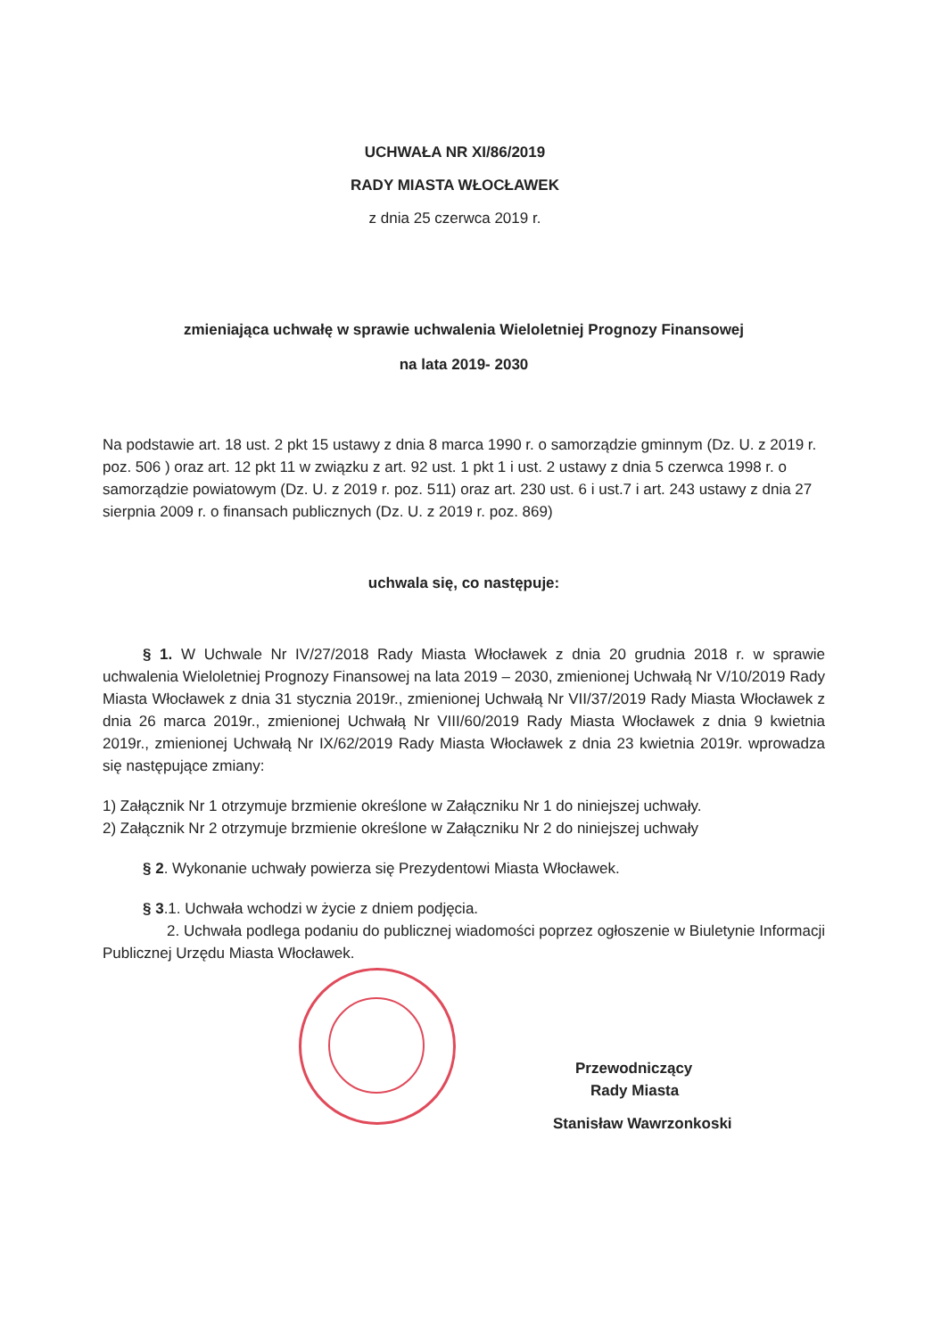UCHWAŁA NR XI/86/2019
RADY MIASTA WŁOCŁAWEK
z dnia 25 czerwca 2019 r.
zmieniająca uchwałę w sprawie uchwalenia Wieloletniej Prognozy Finansowej
na lata 2019- 2030
Na podstawie art. 18 ust. 2 pkt 15 ustawy z dnia 8 marca 1990 r. o samorządzie gminnym (Dz. U. z 2019 r. poz. 506 ) oraz art. 12 pkt 11 w związku z art. 92 ust. 1 pkt 1 i ust. 2 ustawy z dnia 5 czerwca 1998 r. o samorządzie powiatowym (Dz. U. z 2019 r. poz. 511) oraz art. 230 ust. 6 i ust.7 i art. 243 ustawy z dnia 27 sierpnia 2009 r. o finansach publicznych (Dz. U. z 2019 r. poz. 869)
uchwala się, co następuje:
§ 1. W Uchwale Nr IV/27/2018 Rady Miasta Włocławek z dnia 20 grudnia 2018 r. w sprawie uchwalenia Wieloletniej Prognozy Finansowej na lata 2019 – 2030, zmienionej Uchwałą Nr V/10/2019 Rady Miasta Włocławek z dnia 31 stycznia 2019r., zmienionej Uchwałą Nr VII/37/2019 Rady Miasta Włocławek z dnia 26 marca 2019r., zmienionej Uchwałą Nr VIII/60/2019 Rady Miasta Włocławek z dnia 9 kwietnia 2019r., zmienionej Uchwałą Nr IX/62/2019 Rady Miasta Włocławek z dnia 23 kwietnia 2019r. wprowadza się następujące zmiany:
1) Załącznik Nr 1 otrzymuje brzmienie określone w Załączniku Nr 1 do niniejszej uchwały.
2) Załącznik Nr 2 otrzymuje brzmienie określone w Załączniku Nr 2 do niniejszej uchwały
§ 2. Wykonanie uchwały powierza się Prezydentowi Miasta Włocławek.
§ 3.1. Uchwała wchodzi w życie z dniem podjęcia.
2. Uchwała podlega podaniu do publicznej wiadomości poprzez ogłoszenie w Biuletynie Informacji Publicznej Urzędu Miasta Włocławek.
Przewodniczący
Rady Miasta
Stanisław Wawrzonkoski